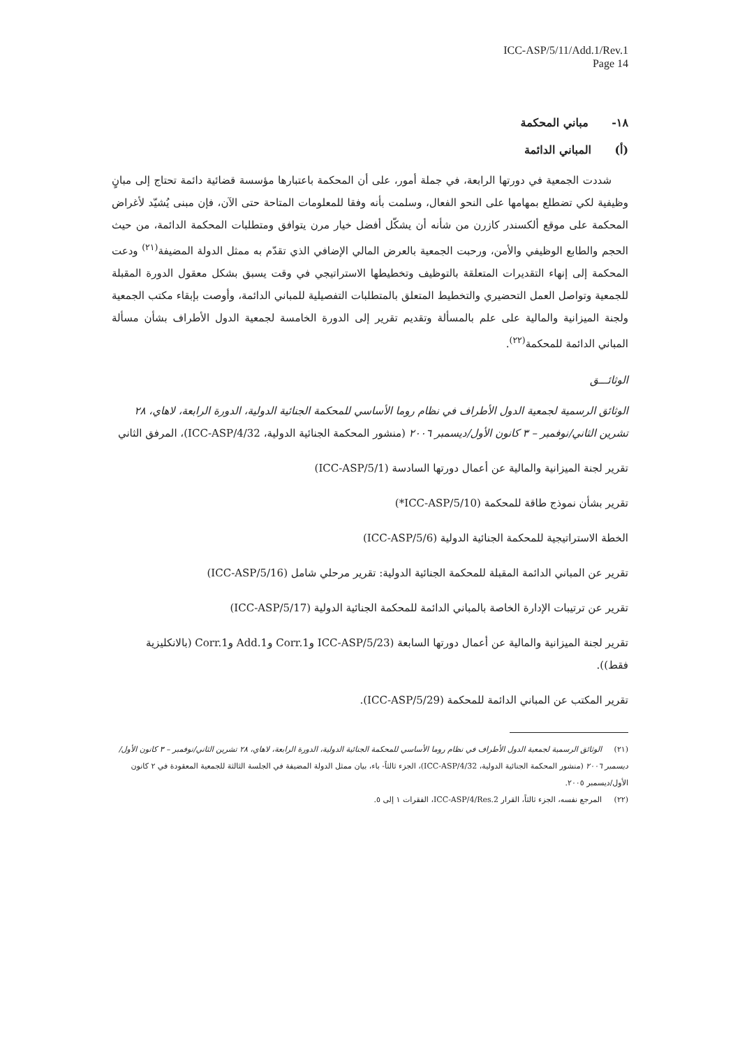ICC-ASP/5/11/Add.1/Rev.1
Page 14
١٨- مباني المحكمة
(أ) المباني الدائمة
شددت الجمعية في دورتها الرابعة، في جملة أمور، على أن المحكمة باعتبارها مؤسسة قضائية دائمة تحتاج إلى مبانٍ وظيفية لكي تضطلع بمهامها على النحو الفعال، وسلمت بأنه وفقا للمعلومات المتاحة حتى الآن، فإن مبنى يُشيّد لأغراض المحكمة على موقع ألكسندر كازرن من شأنه أن يشكّل أفضل خيار مرن يتوافق ومتطلبات المحكمة الدائمة، من حيث الحجم والطابع الوظيفي والأمن، ورحبت الجمعية بالعرض المالي الإضافي الذي تقدّم به ممثل الدولة المضيفة<sup>(٢١)</sup> ودعت المحكمة إلى إنهاء التقديرات المتعلقة بالتوظيف وتخطيطها الاستراتيجي في وقت يسبق بشكل معقول الدورة المقبلة للجمعية وتواصل العمل التحضيري والتخطيط المتعلق بالمتطلبات التفصيلية للمباني الدائمة، وأوصت بإبقاء مكتب الجمعية ولجنة الميزانية والمالية على علم بالمسألة وتقديم تقرير إلى الدورة الخامسة لجمعية الدول الأطراف بشأن مسألة المباني الدائمة للمحكمة<sup>(٢٢)</sup>.
الوثائـــق
الوثائق الرسمية لجمعية الدول الأطراف في نظام روما الأساسي للمحكمة الجنائية الدولية، الدورة الرابعة، لاهاي، ٢٨ تشرين الثاني/نوفمبر – ٣ كانون الأول/ديسمبر ٢٠٠٦ (منشور المحكمة الجنائية الدولية، ICC-ASP/4/32)، المرفق الثاني
تقرير لجنة الميزانية والمالية عن أعمال دورتها السادسة (ICC-ASP/5/1)
تقرير بشأن نموذج طاقة للمحكمة (ICC-ASP/5/10*)
الخطة الاستراتيجية للمحكمة الجنائية الدولية (ICC-ASP/5/6)
تقرير عن المباني الدائمة المقبلة للمحكمة الجنائية الدولية: تقرير مرحلي شامل (ICC-ASP/5/16)
تقرير عن ترتيبات الإدارة الخاصة بالمباني الدائمة للمحكمة الجنائية الدولية (ICC-ASP/5/17)
تقرير لجنة الميزانية والمالية عن أعمال دورتها السابعة (ICC-ASP/5/23 وCorr.1 وAdd.1 وCorr.1 (بالانكليزية فقط)).
تقرير المكتب عن المباني الدائمة للمحكمة (ICC-ASP/5/29).
(٢١) الوثائق الرسمية لجمعية الدول الأطراف في نظام روما الأساسي للمحكمة الجنائية الدولية، الدورة الرابعة، لاهاي، ٢٨ تشرين الثاني/نوفمبر – ٣ كانون الأول/ديسمبر ٢٠٠٦ (منشور المحكمة الجنائية الدولية، ICC-ASP/4/32)، الجزء ثالثاً- باء، بيان ممثل الدولة المضيفة في الجلسة الثالثة للجمعية المعقودة في ٢ كانون الأول/ديسمبر ٢٠٠٥.
(٢٢) المرجع نفسه، الجزء ثالثاً، القرار ICC-ASP/4/Res.2، الفقرات ١ إلى ٥.